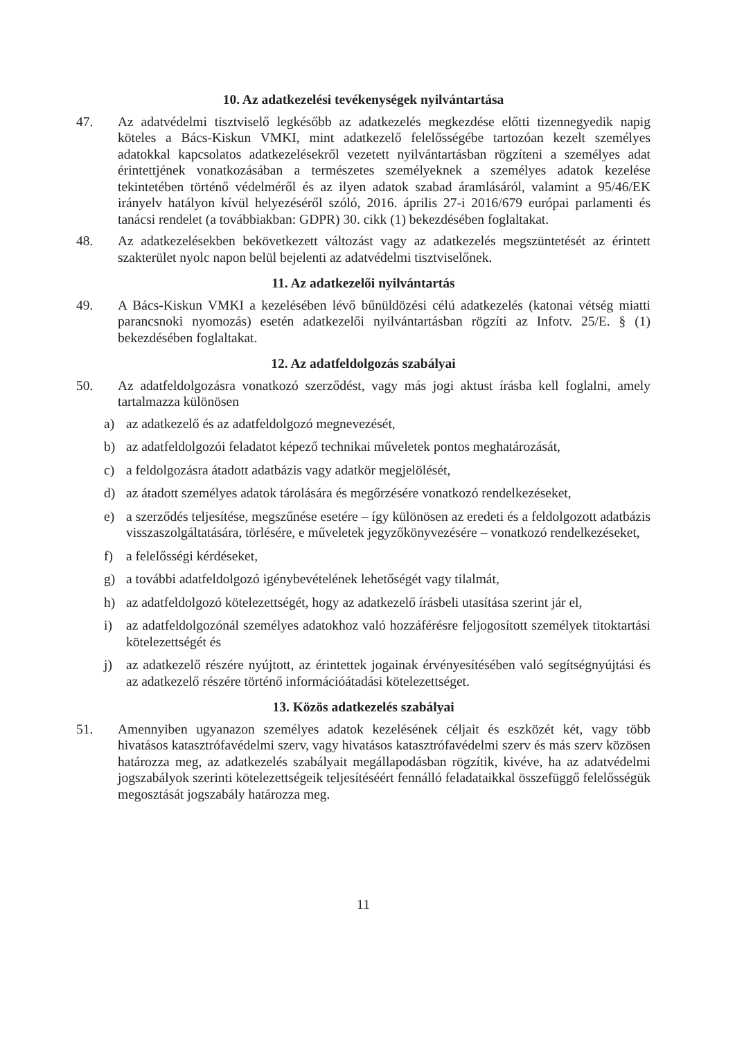10. Az adatkezelési tevékenységek nyilvántartása
47. Az adatvédelmi tisztviselő legkésőbb az adatkezelés megkezdése előtti tizennegyedik napig köteles a Bács-Kiskun VMKI, mint adatkezelő felelősségébe tartozóan kezelt személyes adatokkal kapcsolatos adatkezelésekről vezetett nyilvántartásban rögzíteni a személyes adat érintettjének vonatkozásában a természetes személyeknek a személyes adatok kezelése tekintetében történő védelméről és az ilyen adatok szabad áramlásáról, valamint a 95/46/EK irányelv hatályon kívül helyezéséről szóló, 2016. április 27-i 2016/679 európai parlamenti és tanácsi rendelet (a továbbiakban: GDPR) 30. cikk (1) bekezdésében foglaltakat.
48. Az adatkezelésekben bekövetkezett változást vagy az adatkezelés megszüntetését az érintett szakterület nyolc napon belül bejelenti az adatvédelmi tisztviselőnek.
11. Az adatkezelői nyilvántartás
49. A Bács-Kiskun VMKI a kezelésében lévő bűnüldözési célú adatkezelés (katonai vétség miatti parancsnoki nyomozás) esetén adatkezelői nyilvántartásban rögzíti az Infotv. 25/E. § (1) bekezdésében foglaltakat.
12. Az adatfeldolgozás szabályai
50. Az adatfeldolgozásra vonatkozó szerződést, vagy más jogi aktust írásba kell foglalni, amely tartalmazza különösen
a) az adatkezelő és az adatfeldolgozó megnevezését,
b) az adatfeldolgozói feladatot képező technikai műveletek pontos meghatározását,
c) a feldolgozásra átadott adatbázis vagy adatkör megjelölését,
d) az átadott személyes adatok tárolására és megőrzésére vonatkozó rendelkezéseket,
e) a szerződés teljesítése, megszűnése esetére – így különösen az eredeti és a feldolgozott adatbázis visszaszolgáltatására, törlésére, e műveletek jegyzőkönyvezésére – vonatkozó rendelkezéseket,
f) a felelősségi kérdéseket,
g) a további adatfeldolgozó igénybevételének lehetőségét vagy tilalmát,
h) az adatfeldolgozó kötelezettségét, hogy az adatkezelő írásbeli utasítása szerint jár el,
i) az adatfeldolgozónál személyes adatokhoz való hozzáférésre feljogosított személyek titoktartási kötelezettségét és
j) az adatkezelő részére nyújtott, az érintettek jogainak érvényesítésében való segítségnyújtási és az adatkezelő részére történő információátadási kötelezettséget.
13. Közös adatkezelés szabályai
51. Amennyiben ugyanazon személyes adatok kezelésének céljait és eszközét két, vagy több hivatásos katasztrófavédelmi szerv, vagy hivatásos katasztrófavédelmi szerv és más szerv közösen határozza meg, az adatkezelés szabályait megállapodásban rögzítik, kivéve, ha az adatvédelmi jogszabályok szerinti kötelezettségeik teljesítéséért fennálló feladataikkal összefüggő felelősségük megosztását jogszabály határozza meg.
11